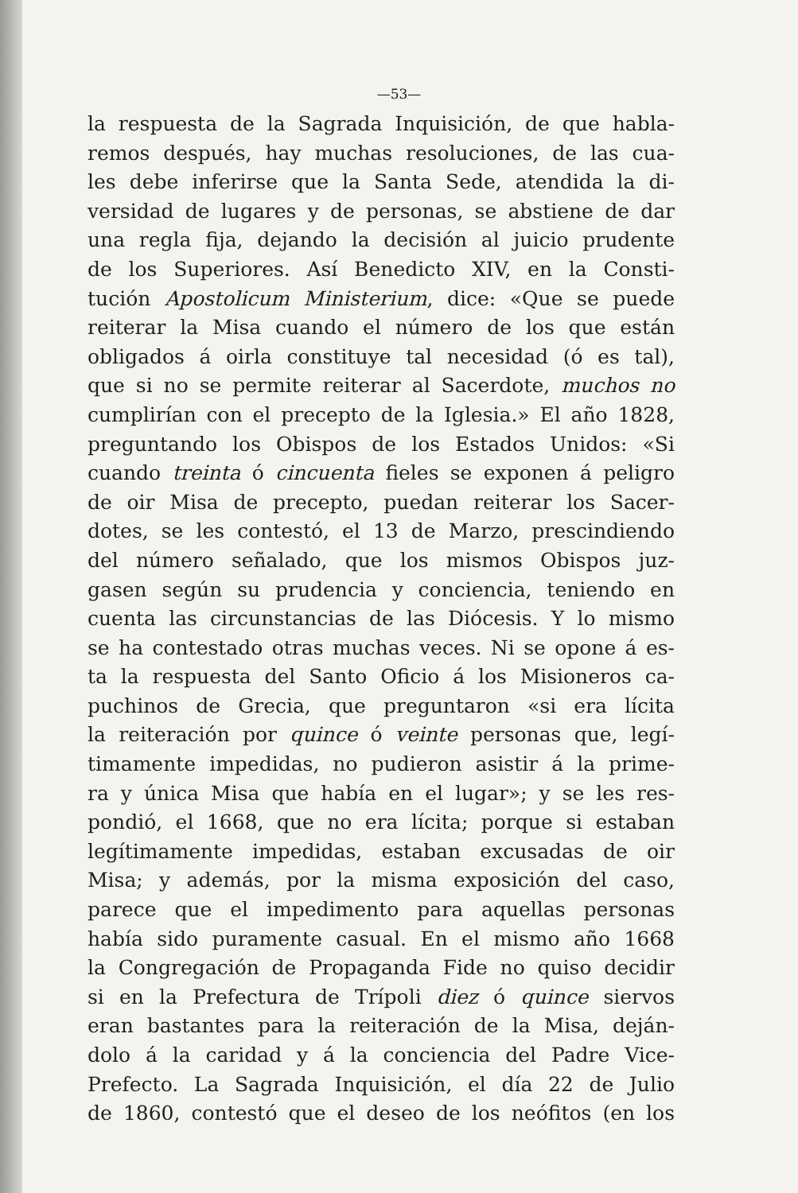—53—
la respuesta de la Sagrada Inquisición, de que habla-
remos después, hay muchas resoluciones, de las cua-
les debe inferirse que la Santa Sede, atendida la di-
versidad de lugares y de personas, se abstiene de dar
una regla fija, dejando la decisión al juicio prudente
de los Superiores. Así Benedicto XIV, en la Consti-
tución Apostolicum Ministerium, dice: «Que se puede
reiterar la Misa cuando el número de los que están
obligados á oirla constituye tal necesidad (ó es tal),
que si no se permite reiterar al Sacerdote, muchos no
cumplirían con el precepto de la Iglesia.» El año 1828,
preguntando los Obispos de los Estados Unidos: «Si
cuando treinta ó cincuenta fieles se exponen á peligro
de oir Misa de precepto, puedan reiterar los Sacer-
dotes, se les contestó, el 13 de Marzo, prescindiendo
del número señalado, que los mismos Obispos juz-
gasen según su prudencia y conciencia, teniendo en
cuenta las circunstancias de las Diócesis. Y lo mismo
se ha contestado otras muchas veces. Ni se opone á es-
ta la respuesta del Santo Oficio á los Misioneros ca-
puchinos de Grecia, que preguntaron «si era lícita
la reiteración por quince ó veinte personas que, legí-
timamente impedidas, no pudieron asistir á la prime-
ra y única Misa que había en el lugar»; y se les res-
pondió, el 1668, que no era lícita; porque si estaban
legítimamente impedidas, estaban excusadas de oir
Misa; y además, por la misma exposición del caso,
parece que el impedimento para aquellas personas
había sido puramente casual. En el mismo año 1668
la Congregación de Propaganda Fide no quiso decidir
si en la Prefectura de Trípoli diez ó quince siervos
eran bastantes para la reiteración de la Misa, deján-
dolo á la caridad y á la conciencia del Padre Vice-
Prefecto. La Sagrada Inquisición, el día 22 de Julio
de 1860, contestó que el deseo de los neófitos (en los